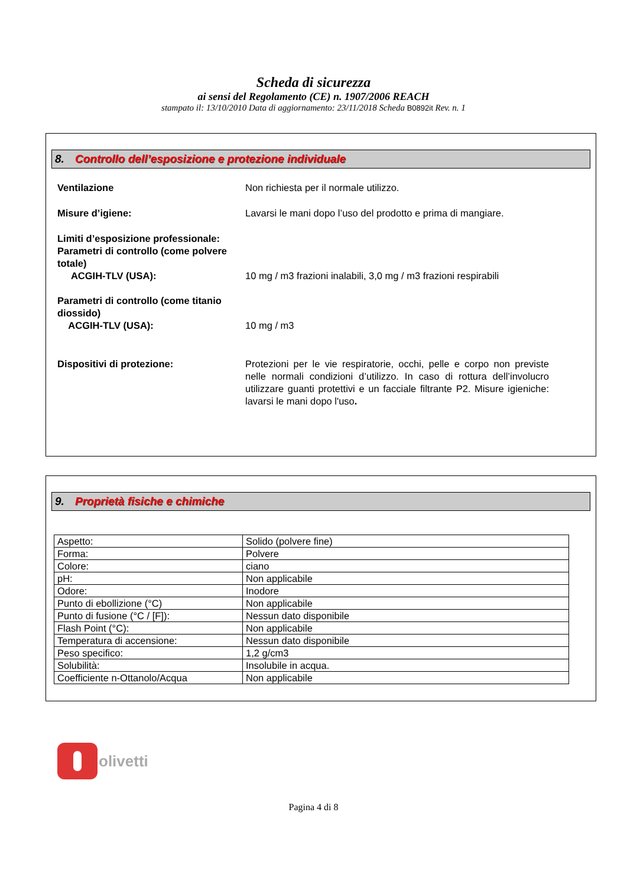Scheda di sicurezza
ai sensi del Regolamento (CE) n. 1907/2006 REACH
stampato il: 13/10/2010 Data di aggiornamento: 23/11/2018 Scheda B0892it Rev. n. 1
8. Controllo dell’esposizione e protezione individuale
Ventilazione Non richiesta per il normale utilizzo.
Misure d’igiene: Lavarsi le mani dopo l’uso del prodotto e prima di mangiare.
Limiti d’esposizione professionale:
Parametri di controllo (come polvere totale)
ACGIH-TLV (USA):
10 mg / m3 frazioni inalabili, 3,0 mg / m3 frazioni respirabili
Parametri di controllo (come titanio diossido)
ACGIH-TLV (USA):
10 mg / m3
Dispositivi di protezione: Protezioni per le vie respiratorie, occhi, pelle e corpo non previste nelle normali condizioni d’utilizzo. In caso di rottura dell’involucro utilizzare guanti protettivi e un facciale filtrante P2. Misure igieniche: lavarsi le mani dopo l'uso.
9. Proprietà fisiche e chimiche
| Aspetto: | Solido (polvere fine) |
| Forma: | Polvere |
| Colore: | ciano |
| pH: | Non applicabile |
| Odore: | Inodore |
| Punto di ebollizione (°C) | Non applicabile |
| Punto di fusione (°C / [F]): | Nessun dato disponibile |
| Flash Point (°C): | Non applicabile |
| Temperatura di accensione: | Nessun dato disponibile |
| Peso specifico: | 1,2 g/cm3 |
| Solubilità: | Insolubile in acqua. |
| Coefficiente n-Ottanolo/Acqua | Non applicabile |
olivetti
Pagina 4 di 8